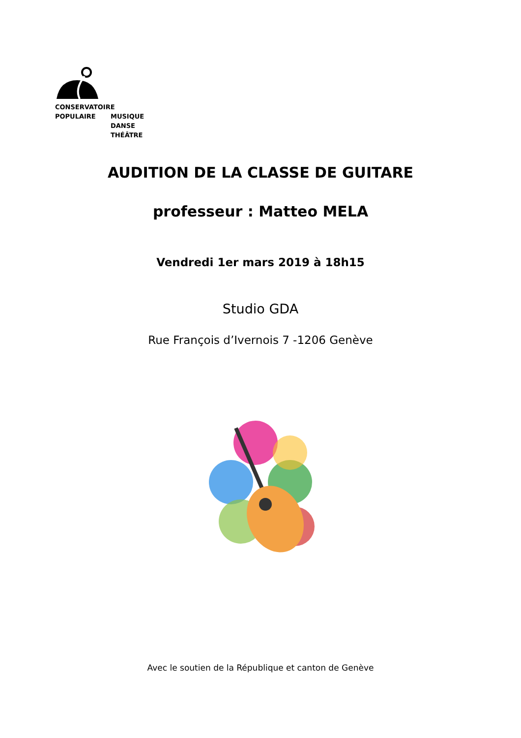CONSERVATOIRE
POPULAIRE MUSIQUE
DANSE
THÉÂTRE
AUDITION DE LA CLASSE DE GUITARE
professeur : Matteo MELA
Vendredi 1er mars 2019 à 18h15
Studio GDA
Rue François d’Ivernois 7 -1206 Genève
Avec le soutien de la République et canton de Genève